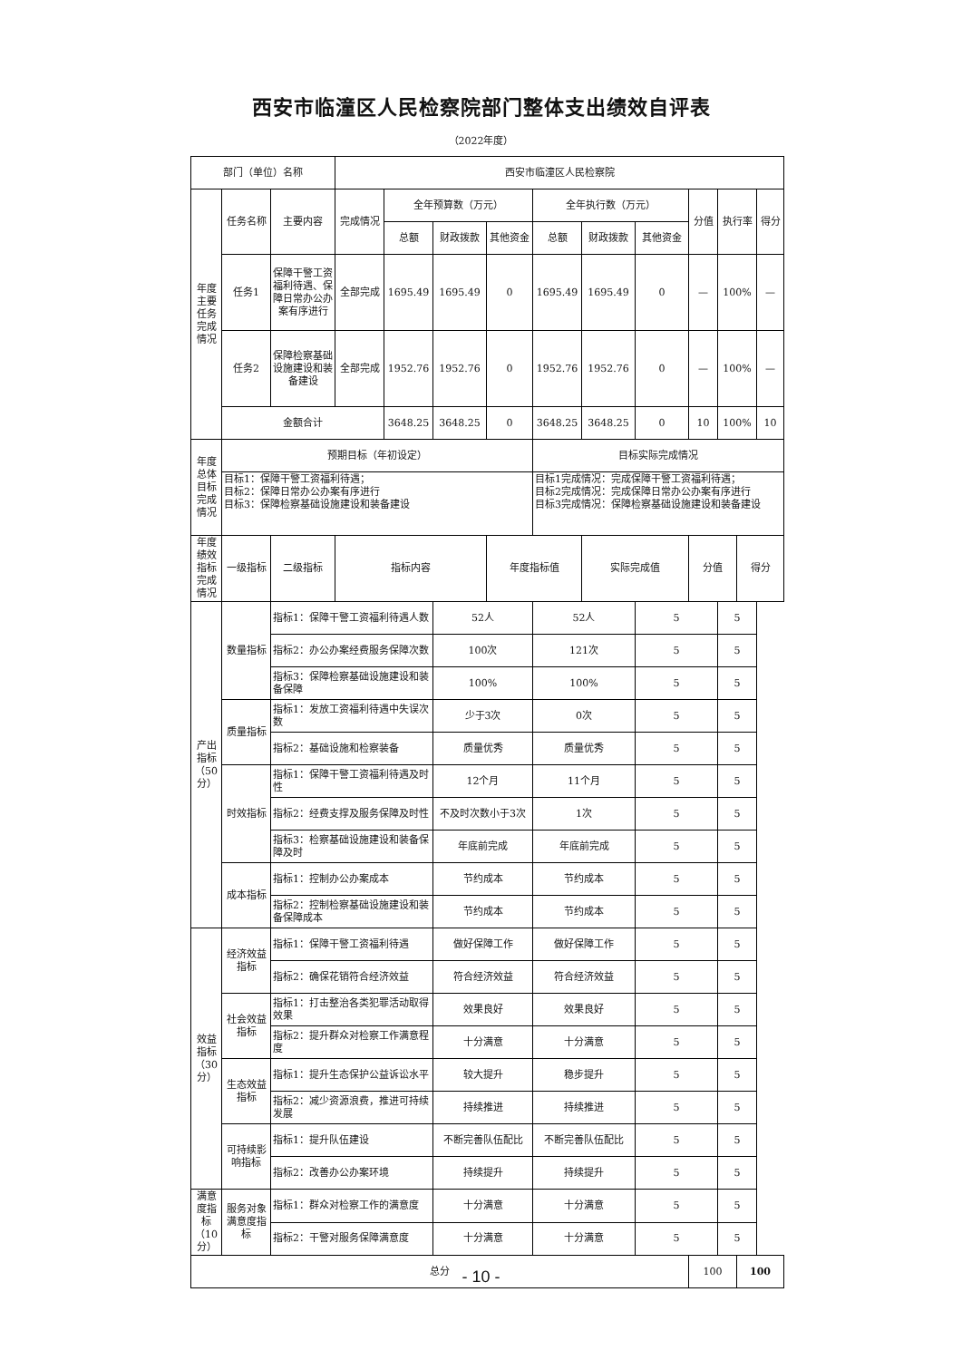西安市临潼区人民检察院部门整体支出绩效自评表
（2022年度）
| 部门（单位）名称 | | | 西安市临潼区人民检察院 | | | | | | | | | | |
| 年度 主要 任务 完成 情况 | 任务名称 | 主要内容 | 完成情况 | 全年预算数（万元） | | | 全年执行数（万元） | | | 分值 | 执行率 | | 得分 |
| | | | | 总额 | 财政拨款 | 其他资金 | 总额 | 财政拨款 | 其他资金 | | | | |
| | 任务1 | 保障干警工资福利待遇、保障日常办公办案有序进行 | 全部完成 | 1695.49 | 1695.49 | 0 | 1695.49 | 1695.49 | 0 | — | 100% | | — |
| | 任务2 | 保障检察基础设施建设和装备建设 | 全部完成 | 1952.76 | 1952.76 | 0 | 1952.76 | 1952.76 | 0 | — | 100% | | — |
| | 金额合计 | | | 3648.25 | 3648.25 | 0 | 3648.25 | 3648.25 | 0 | 10 | 100% | | 10 |
| 年度 总体 目标 完成 情况 | 预期目标（年初设定） | | | | | | 目标实际完成情况 | | | | | | |
| | 目标1：保障干警工资福利待遇； 目标2：保障日常办公办案有序进行 目标3：保障检察基础设施建设和装备建设 | | | | | | 目标1完成情况：完成保障干警工资福利待遇； 目标2完成情况：完成保障日常办公办案有序进行 目标3完成情况：保障检察基础设施建设和装备建设 | | | | | | |
| 年度 绩效 指标 完成 情况 | 一级指标 | 二级指标 | 指标内容 | | | 年度指标值 | | 实际完成值 | | 分值 | | 得分 | |
| | 产出指标（50分） | 数量指标 | 指标1：保障干警工资福利待遇人数 | | | 52人 | | 52人 | | 5 | | 5 | |
| | | | 指标2：办公办案经费服务保障次数 | | | 100次 | | 121次 | | 5 | | 5 | |
| | | | 指标3：保障检察基础设施建设和装备保障 | | | 100% | | 100% | | 5 | | 5 | |
| | | 质量指标 | 指标1：发放工资福利待遇中失误次数 | | | 少于3次 | | 0次 | | 5 | | 5 | |
| | | | 指标2：基础设施和检察装备 | | | 质量优秀 | | 质量优秀 | | 5 | | 5 | |
| | | 时效指标 | 指标1：保障干警工资福利待遇及时性 | | | 12个月 | | 11个月 | | 5 | | 5 | |
| | | | 指标2：经费支撑及服务保障及时性 | | | 不及时次数小于3次 | | 1次 | | 5 | | 5 | |
| | | | 指标3：检察基础设施建设和装备保障及时 | | | 年底前完成 | | 年底前完成 | | 5 | | 5 | |
| | | 成本指标 | 指标1：控制办公办案成本 | | | 节约成本 | | 节约成本 | | 5 | | 5 | |
| | | | 指标2：控制检察基础设施建设和装备保障成本 | | | 节约成本 | | 节约成本 | | 5 | | 5 | |
| | 效益指标（30分） | 经济效益指标 | 指标1：保障干警工资福利待遇 | | | 做好保障工作 | | 做好保障工作 | | 5 | | 5 | |
| | | | 指标2：确保花销符合经济效益 | | | 符合经济效益 | | 符合经济效益 | | 5 | | 5 | |
| | | 社会效益指标 | 指标1：打击整治各类犯罪活动取得效果 | | | 效果良好 | | 效果良好 | | 5 | | 5 | |
| | | | 指标2：提升群众对检察工作满意程度 | | | 十分满意 | | 十分满意 | | 5 | | 5 | |
| | | 生态效益指标 | 指标1：提升生态保护公益诉讼水平 | | | 较大提升 | | 稳步提升 | | 5 | | 5 | |
| | | | 指标2：减少资源浪费，推进可持续发展 | | | 持续推进 | | 持续推进 | | 5 | | 5 | |
| | | 可持续影响指标 | 指标1：提升队伍建设 | | | 不断完善队伍配比 | | 不断完善队伍配比 | | 5 | | 5 | |
| | | | 指标2：改善办公办案环境 | | | 持续提升 | | 持续提升 | | 5 | | 5 | |
| | 满意度指标（10分） | 服务对象满意度指标 | 指标1：群众对检察工作的满意度 | | | 十分满意 | | 十分满意 | | 5 | | 5 | |
| | | | 指标2：干警对服务保障满意度 | | | 十分满意 | | 十分满意 | | 5 | | 5 | |
| 总分 | | | | | | | | | | 100 | | 100 | |
- 10 -